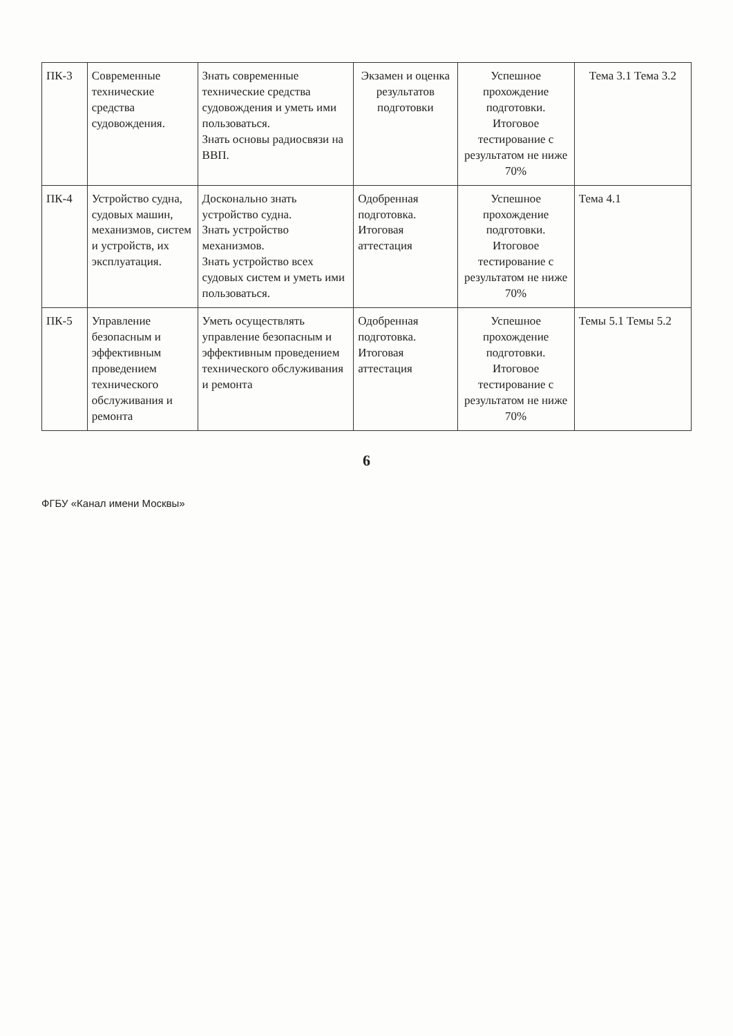| ПК-3 | Современные технические средства судовождения. | Знать современные технические средства судовождения и уметь ими пользоваться. Знать основы радиосвязи на ВВП. | Экзамен и оценка результатов подготовки | Успешное прохождение подготовки. Итоговое тестирование с результатом не ниже 70% | Тема 3.1 Тема 3.2 |
| ПК-4 | Устройство судна, судовых машин, механизмов, систем и устройств, их эксплуатация. | Досконально знать устройство судна. Знать устройство механизмов. Знать устройство всех судовых систем и уметь ими пользоваться. | Одобренная подготовка. Итоговая аттестация | Успешное прохождение подготовки. Итоговое тестирование с результатом не ниже 70% | Тема 4.1 |
| ПК-5 | Управление безопасным и эффективным проведением технического обслуживания и ремонта | Уметь осуществлять управление безопасным и эффективным проведением технического обслуживания и ремонта | Одобренная подготовка. Итоговая аттестация | Успешное прохождение подготовки. Итоговое тестирование с результатом не ниже 70% | Темы 5.1 Темы 5.2 |
6
ФГБУ «Канал имени Москвы»